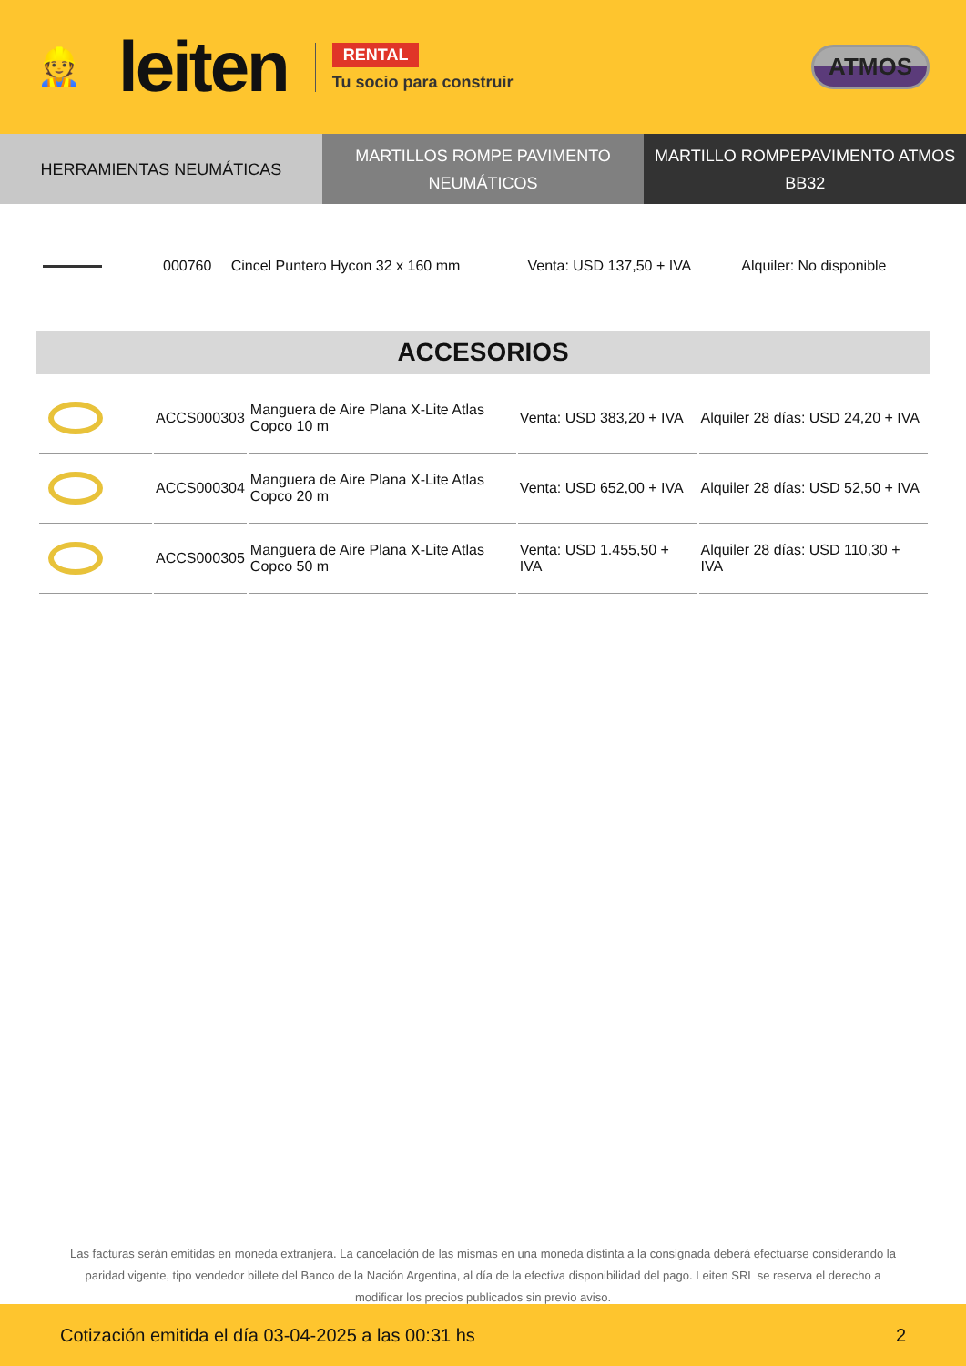👷 leiten
RENTAL
Tu socio para construir
ATMOS
HERRAMIENTAS NEUMÁTICAS MARTILLOS ROMPE PAVIMENTO
NEUMÁTICOS
MARTILLO ROMPEPAVIMENTO ATMOS BB32
| | 000760 | Cincel Puntero Hycon 32 x 160 mm | Venta: USD 137,50 + IVA | Alquiler: No disponible |
ACCESORIOS
| | ACCS000303 | Manguera de Aire Plana X-Lite Atlas Copco 10 m | Venta: USD 383,20 + IVA | Alquiler 28 días: USD 24,20 + IVA |
| | ACCS000304 | Manguera de Aire Plana X-Lite Atlas Copco 20 m | Venta: USD 652,00 + IVA | Alquiler 28 días: USD 52,50 + IVA |
| | ACCS000305 | Manguera de Aire Plana X-Lite Atlas Copco 50 m | Venta: USD 1.455,50 + IVA | Alquiler 28 días: USD 110,30 + IVA |
Las facturas serán emitidas en moneda extranjera. La cancelación de las mismas en una moneda distinta a la consignada deberá efectuarse considerando la paridad vigente, tipo vendedor billete del Banco de la Nación Argentina, al día de la efectiva disponibilidad del pago. Leiten SRL se reserva el derecho a modificar los precios publicados sin previo aviso.
Cotización emitida el día 03-04-2025 a las 00:31 hs 2